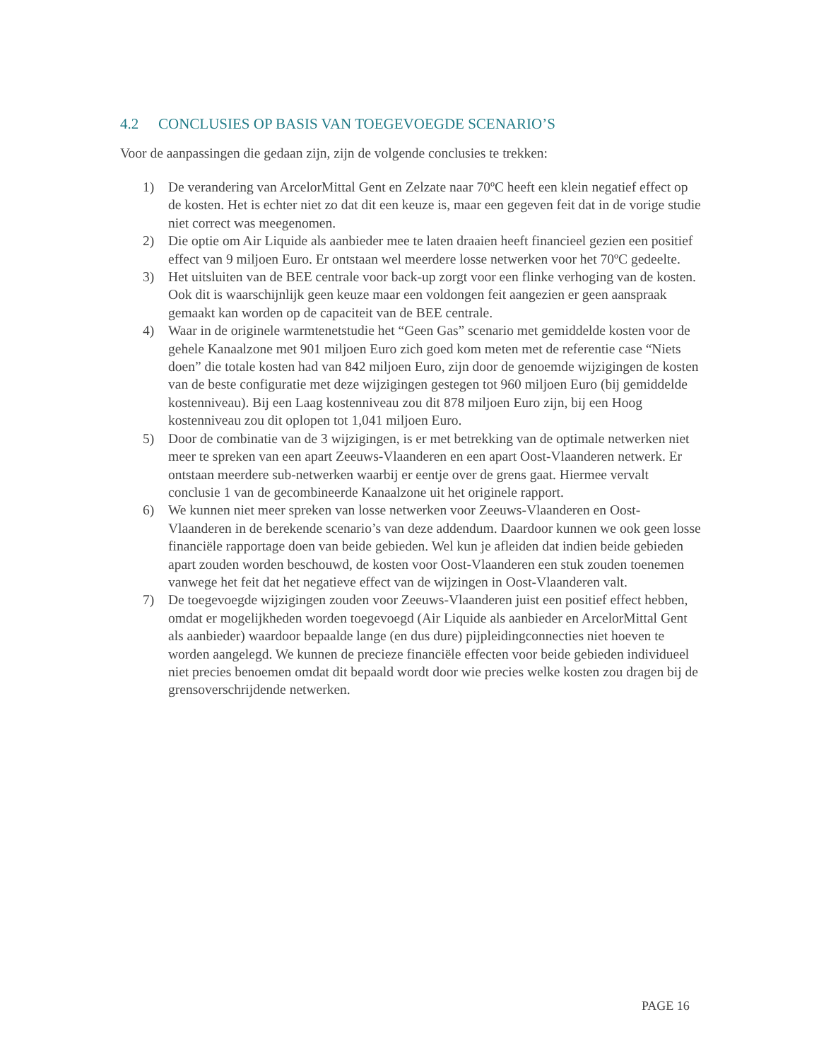4.2 CONCLUSIES OP BASIS VAN TOEGEVOEGDE SCENARIO’S
Voor de aanpassingen die gedaan zijn, zijn de volgende conclusies te trekken:
1) De verandering van ArcelorMittal Gent en Zelzate naar 70ºC heeft een klein negatief effect op de kosten. Het is echter niet zo dat dit een keuze is, maar een gegeven feit dat in de vorige studie niet correct was meegenomen.
2) Die optie om Air Liquide als aanbieder mee te laten draaien heeft financieel gezien een positief effect van 9 miljoen Euro. Er ontstaan wel meerdere losse netwerken voor het 70ºC gedeelte.
3) Het uitsluiten van de BEE centrale voor back-up zorgt voor een flinke verhoging van de kosten. Ook dit is waarschijnlijk geen keuze maar een voldongen feit aangezien er geen aanspraak gemaakt kan worden op de capaciteit van de BEE centrale.
4) Waar in de originele warmtenetstudie het “Geen Gas” scenario met gemiddelde kosten voor de gehele Kanaalzone met 901 miljoen Euro zich goed kom meten met de referentie case “Niets doen” die totale kosten had van 842 miljoen Euro, zijn door de genoemde wijzigingen de kosten van de beste configuratie met deze wijzigingen gestegen tot 960 miljoen Euro (bij gemiddelde kostenniveau). Bij een Laag kostenniveau zou dit 878 miljoen Euro zijn, bij een Hoog kostenniveau zou dit oplopen tot 1,041 miljoen Euro.
5) Door de combinatie van de 3 wijzigingen, is er met betrekking van de optimale netwerken niet meer te spreken van een apart Zeeuws-Vlaanderen en een apart Oost-Vlaanderen netwerk. Er ontstaan meerdere sub-netwerken waarbij er eentje over de grens gaat. Hiermee vervalt conclusie 1 van de gecombineerde Kanaalzone uit het originele rapport.
6) We kunnen niet meer spreken van losse netwerken voor Zeeuws-Vlaanderen en Oost-Vlaanderen in de berekende scenario’s van deze addendum. Daardoor kunnen we ook geen losse financiële rapportage doen van beide gebieden. Wel kun je afleiden dat indien beide gebieden apart zouden worden beschouwd, de kosten voor Oost-Vlaanderen een stuk zouden toenemen vanwege het feit dat het negatieve effect van de wijzingen in Oost-Vlaanderen valt.
7) De toegevoegde wijzigingen zouden voor Zeeuws-Vlaanderen juist een positief effect hebben, omdat er mogelijkheden worden toegevoegd (Air Liquide als aanbieder en ArcelorMittal Gent als aanbieder) waardoor bepaalde lange (en dus dure) pijpleidingconnecties niet hoeven te worden aangelegd. We kunnen de precieze financiële effecten voor beide gebieden individueel niet precies benoemen omdat dit bepaald wordt door wie precies welke kosten zou dragen bij de grensoverschrijdende netwerken.
PAGE 16